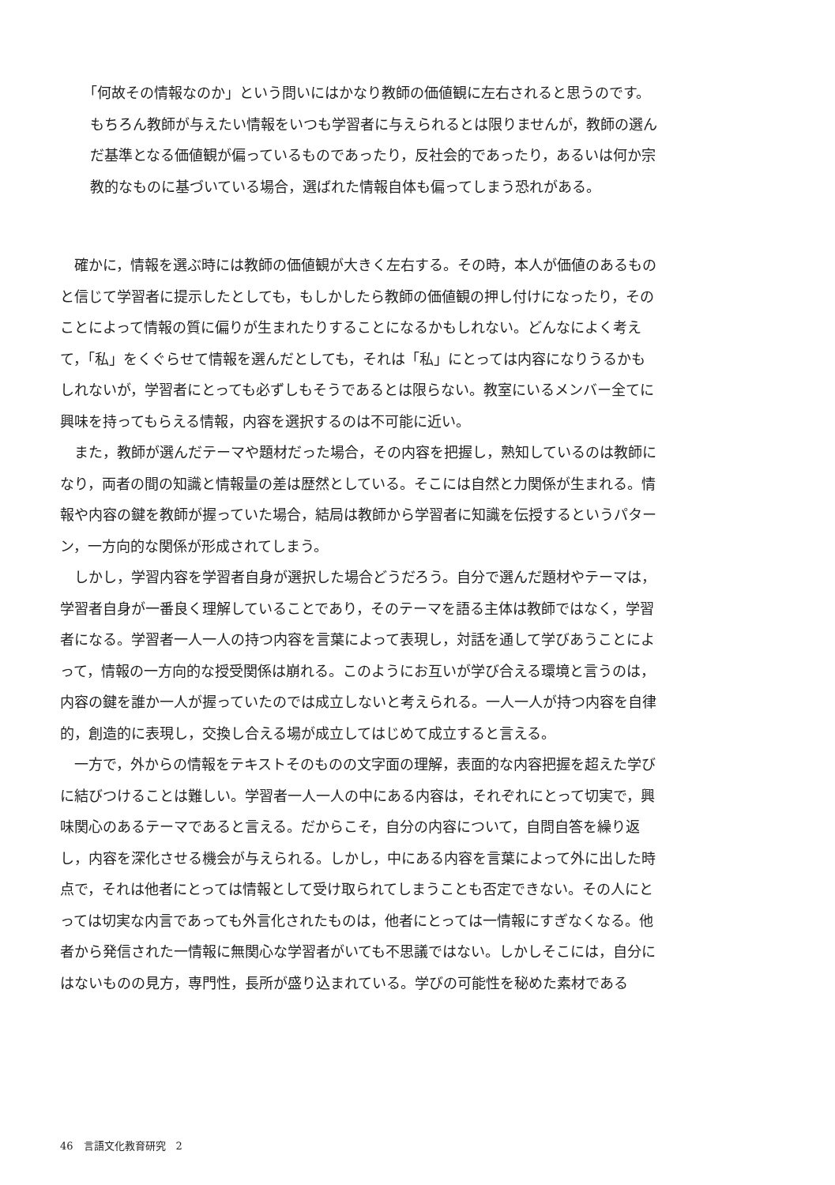「何故その情報なのか」という問いにはかなり教師の価値観に左右されると思うのです。もちろん教師が与えたい情報をいつも学習者に与えられるとは限りませんが，教師の選んだ基準となる価値観が偏っているものであったり，反社会的であったり，あるいは何か宗教的なものに基づいている場合，選ばれた情報自体も偏ってしまう恐れがある。
確かに，情報を選ぶ時には教師の価値観が大きく左右する。その時，本人が価値のあるものと信じて学習者に提示したとしても，もしかしたら教師の価値観の押し付けになったり，そのことによって情報の質に偏りが生まれたりすることになるかもしれない。どんなによく考えて，「私」をくぐらせて情報を選んだとしても，それは「私」にとっては内容になりうるかもしれないが，学習者にとっても必ずしもそうであるとは限らない。教室にいるメンバー全てに興味を持ってもらえる情報，内容を選択するのは不可能に近い。
また，教師が選んだテーマや題材だった場合，その内容を把握し，熟知しているのは教師になり，両者の間の知識と情報量の差は歴然としている。そこには自然と力関係が生まれる。情報や内容の鍵を教師が握っていた場合，結局は教師から学習者に知識を伝授するというパターン，一方向的な関係が形成されてしまう。
しかし，学習内容を学習者自身が選択した場合どうだろう。自分で選んだ題材やテーマは，学習者自身が一番良く理解していることであり，そのテーマを語る主体は教師ではなく，学習者になる。学習者一人一人の持つ内容を言葉によって表現し，対話を通して学びあうことによって，情報の一方向的な授受関係は崩れる。このようにお互いが学び合える環境と言うのは，内容の鍵を誰か一人が握っていたのでは成立しないと考えられる。一人一人が持つ内容を自律的，創造的に表現し，交換し合える場が成立してはじめて成立すると言える。
一方で，外からの情報をテキストそのものの文字面の理解，表面的な内容把握を超えた学びに結びつけることは難しい。学習者一人一人の中にある内容は，それぞれにとって切実で，興味関心のあるテーマであると言える。だからこそ，自分の内容について，自問自答を繰り返し，内容を深化させる機会が与えられる。しかし，中にある内容を言葉によって外に出した時点で，それは他者にとっては情報として受け取られてしまうことも否定できない。その人にとっては切実な内言であっても外言化されたものは，他者にとっては一情報にすぎなくなる。他者から発信された一情報に無関心な学習者がいても不思議ではない。しかしそこには，自分にはないものの見方，専門性，長所が盛り込まれている。学びの可能性を秘めた素材である
46　言語文化教育研究　2